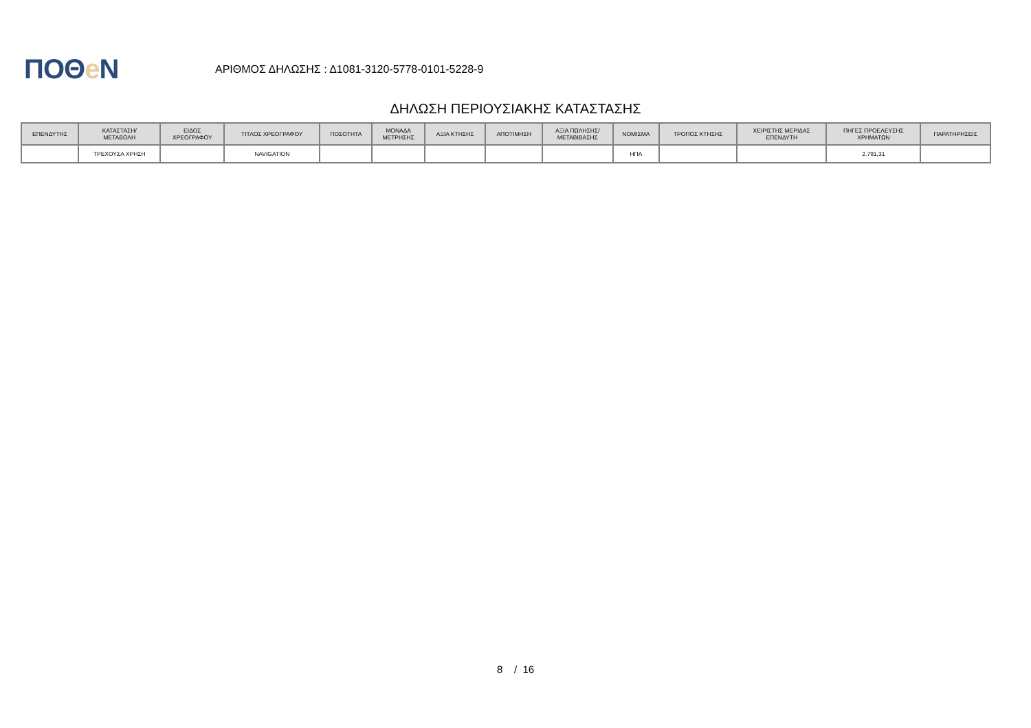ΠΟΘe Ν
ΑΡΙΘΜΟΣ ΔΗΛΩΣΗΣ : Δ1081-3120-5778-0101-5228-9
ΔΗΛΩΣΗ ΠΕΡΙΟΥΣΙΑΚΗΣ ΚΑΤΑΣΤΑΣΗΣ
| ΕΠΕΝΔΥΤΗΣ | ΚΑΤΑΣΤΑΣΗ/ ΜΕΤΑΒΟΛΗ | ΕΙΔΟΣ ΧΡΕΟΓΡΑΦΟΥ | ΤΙΤΛΟΣ ΧΡΕΟΓΡΑΦΟΥ | ΠΟΣΟΤΗΤΑ | ΜΟΝΑΔΑ ΜΕΤΡΗΣΗΣ | ΑΞΙΑ ΚΤΗΣΗΣ | ΑΠΟΤΙΜΗΣΗ | ΑΞΙΑ ΠΩΛΗΣΗΣ/ ΜΕΤΑΒΙΒΑΣΗΣ | ΝΟΜΙΣΜΑ | ΤΡΟΠΟΣ ΚΤΗΣΗΣ | ΧΕΙΡΙΣΤΗΣ ΜΕΡΙΔΑΣ ΕΠΕΝΔΥΤΗ | ΠΗΓΕΣ ΠΡΟΕΛΕΥΣΗΣ ΧΡΗΜΑΤΩΝ | ΠΑΡΑΤΗΡΗΣΕΙΣ |
| --- | --- | --- | --- | --- | --- | --- | --- | --- | --- | --- | --- | --- | --- |
| | ΤΡΕΧΟΥΣΑ ΧΡΗΣΗ | | NAVIGATION | | | | | | ΗΠΑ | | | 2.791,31 | |
8 / 16